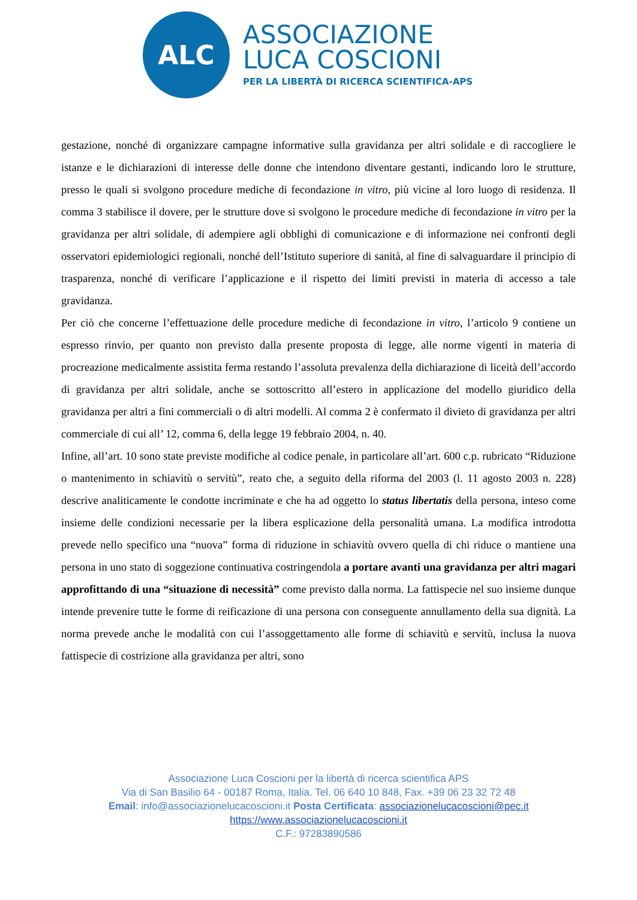ALC
ASSOCIAZIONE
LUCA COSCIONI
PER LA LIBERTÀ DI RICERCA SCIENTIFICA-APS
gestazione, nonché di organizzare campagne informative sulla gravidanza per altri solidale e di raccogliere le istanze e le dichiarazioni di interesse delle donne che intendono diventare gestanti, indicando loro le strutture, presso le quali si svolgono procedure mediche di fecondazione in vitro, più vicine al loro luogo di residenza. Il comma 3 stabilisce il dovere, per le strutture dove si svolgono le procedure mediche di fecondazione in vitro per la gravidanza per altri solidale, di adempiere agli obblighi di comunicazione e di informazione nei confronti degli osservatori epidemiologici regionali, nonché dell’Istituto superiore di sanità, al fine di salvaguardare il principio di trasparenza, nonché di verificare l’applicazione e il rispetto dei limiti previsti in materia di accesso a tale gravidanza.
Per ciò che concerne l’effettuazione delle procedure mediche di fecondazione in vitro, l’articolo 9 contiene un espresso rinvio, per quanto non previsto dalla presente proposta di legge, alle norme vigenti in materia di procreazione medicalmente assistita ferma restando l’assoluta prevalenza della dichiarazione di liceità dell’accordo di gravidanza per altri solidale, anche se sottoscritto all’estero in applicazione del modello giuridico della gravidanza per altri a fini commerciali o di altri modelli. Al comma 2 è confermato il divieto di gravidanza per altri commerciale di cui all’ 12, comma 6, della legge 19 febbraio 2004, n. 40.
Infine, all’art. 10 sono state previste modifiche al codice penale, in particolare all’art. 600 c.p. rubricato “Riduzione o mantenimento in schiavitù o servitù”, reato che, a seguito della riforma del 2003 (l. 11 agosto 2003 n. 228) descrive analiticamente le condotte incriminate e che ha ad oggetto lo status libertatis della persona, inteso come insieme delle condizioni necessarie per la libera esplicazione della personalità umana. La modifica introdotta prevede nello specifico una “nuova” forma di riduzione in schiavitù ovvero quella di chi riduce o mantiene una persona in uno stato di soggezione continuativa costringendola a portare avanti una gravidanza per altri magari approfittando di una “situazione di necessità” come previsto dalla norma. La fattispecie nel suo insieme dunque intende prevenire tutte le forme di reificazione di una persona con conseguente annullamento della sua dignità. La norma prevede anche le modalità con cui l’assoggettamento alle forme di schiavitù e servitù, inclusa la nuova fattispecie di costrizione alla gravidanza per altri, sono
Associazione Luca Coscioni per la libertà di ricerca scientifica APS
Via di San Basilio 64 - 00187 Roma, Italia. Tel. 06 640 10 848, Fax. +39 06 23 32 72 48
Email: info@associazionelucacoscioni.it Posta Certificata: associazionelucacoscioni@pec.it
https://www.associazionelucacoscioni.it
C.F.: 97283890586